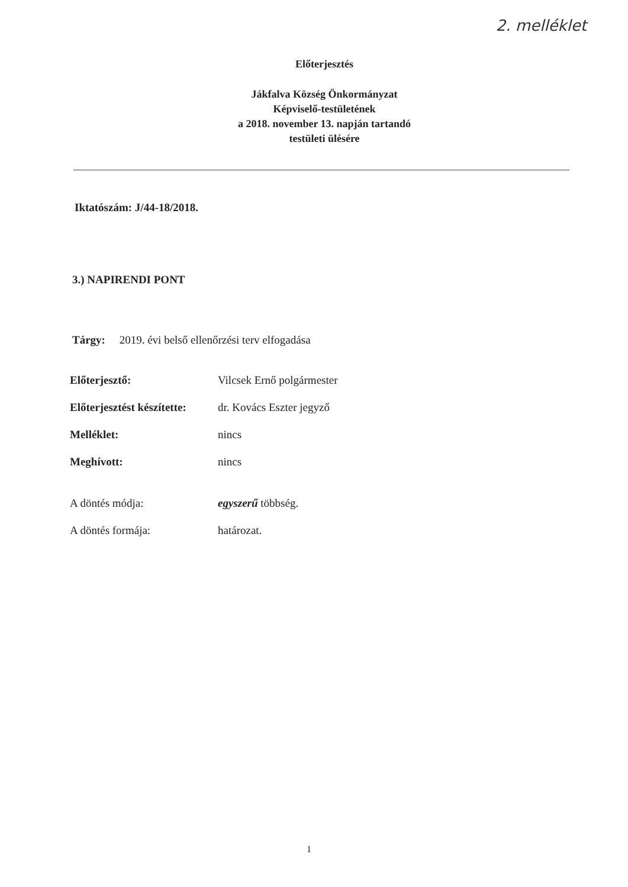2. melléklet
Előterjesztés
Jákfalva Község Önkormányzat
Képviselő-testületének
a 2018. november 13. napján tartandó
testületi ülésére
Iktatószám: J/44-18/2018.
3.) NAPIRENDI PONT
Tárgy: 2019. évi belső ellenőrzési terv elfogadása
| Előterjesztő: | Vilcsek Ernő polgármester |
| Előterjesztést készítette: | dr. Kovács Eszter jegyző |
| Melléklet: | nincs |
| Meghívott: | nincs |
| A döntés módja: | egyszerű többség. |
| A döntés formája: | határozat. |
1